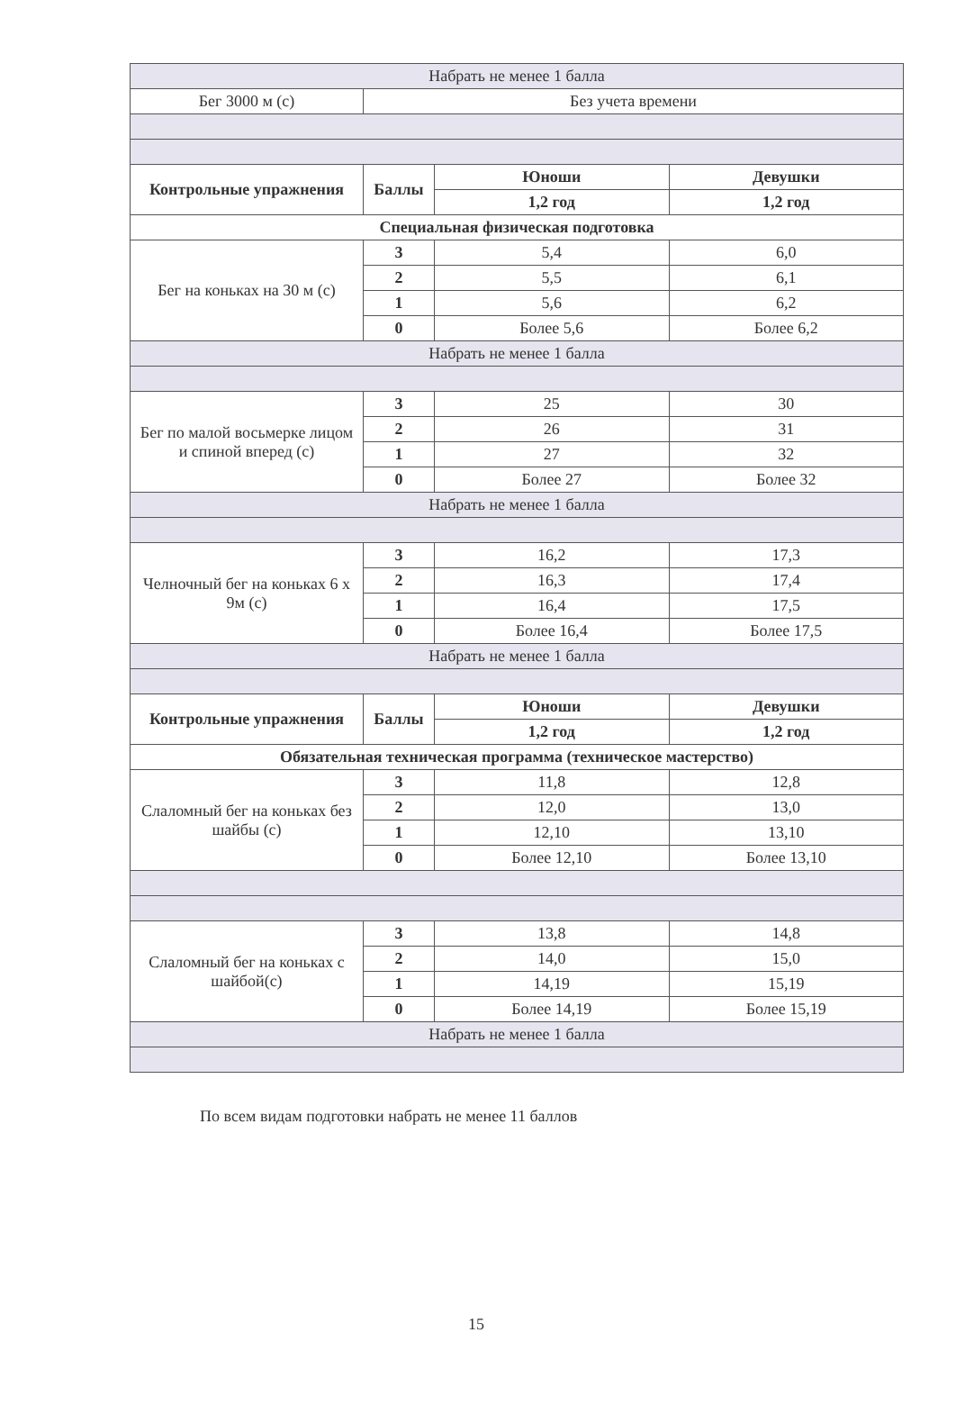| Набрать не менее 1 балла | | | |
| Бег 3000 м (с) | Без учета времени | | |
| Контрольные упражнения | Баллы | Юноши | Девушки |
| | | 1,2 год | 1,2 год |
| Специальная физическая подготовка | | | |
| Бег на коньках на 30 м (с) | 3 | 5,4 | 6,0 |
| | 2 | 5,5 | 6,1 |
| | 1 | 5,6 | 6,2 |
| | 0 | Более 5,6 | Более 6,2 |
| Набрать не менее 1 балла | | | |
| Бег по малой восьмерке лицом и спиной вперед (с) | 3 | 25 | 30 |
| | 2 | 26 | 31 |
| | 1 | 27 | 32 |
| | 0 | Более 27 | Более 32 |
| Набрать не менее 1 балла | | | |
| Челночный бег на коньках 6 х 9м (с) | 3 | 16,2 | 17,3 |
| | 2 | 16,3 | 17,4 |
| | 1 | 16,4 | 17,5 |
| | 0 | Более 16,4 | Более 17,5 |
| Набрать не менее 1 балла | | | |
| Контрольные упражнения | Баллы | Юноши | Девушки |
| | | 1,2 год | 1,2 год |
| Обязательная техническая программа (техническое мастерство) | | | |
| Слаломный бег на коньках без шайбы (с) | 3 | 11,8 | 12,8 |
| | 2 | 12,0 | 13,0 |
| | 1 | 12,10 | 13,10 |
| | 0 | Более 12,10 | Более 13,10 |
| Слаломный бег на коньках с шайбой(с) | 3 | 13,8 | 14,8 |
| | 2 | 14,0 | 15,0 |
| | 1 | 14,19 | 15,19 |
| | 0 | Более 14,19 | Более 15,19 |
| Набрать не менее 1 балла | | | |
По всем видам подготовки набрать не менее 11 баллов
15